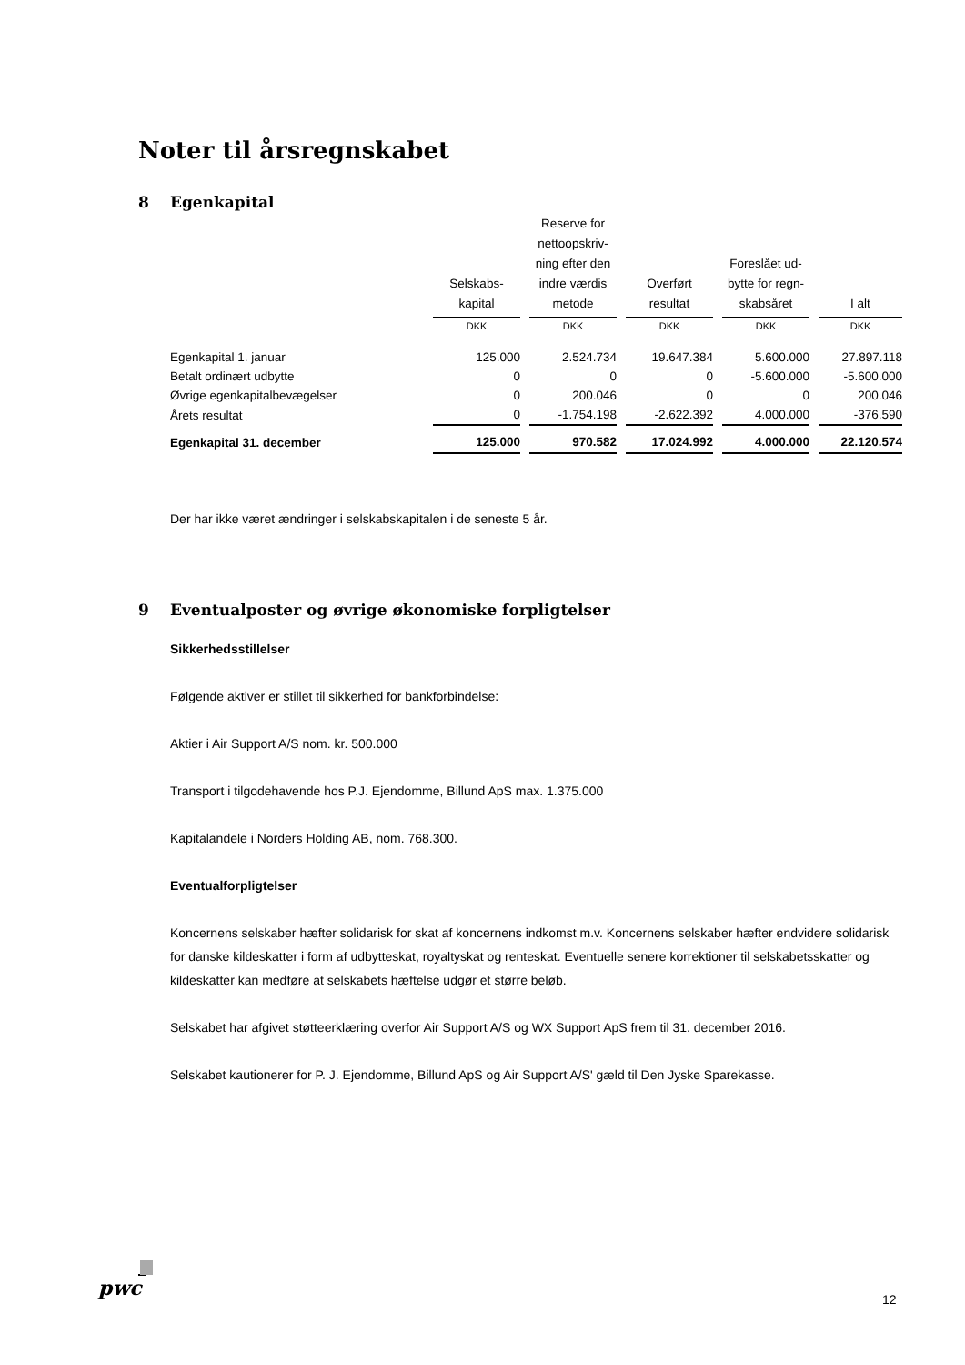Noter til årsregnskabet
8 Egenkapital
| | Selskabs- kapital | Reserve for nettoopskriv- ning efter den indre værdis metode | Overført resultat | Foreslået ud- bytte for regn- skabsåret | I alt |
| --- | --- | --- | --- | --- | --- |
| | DKK | DKK | DKK | DKK | DKK |
| Egenkapital 1. januar | 125.000 | 2.524.734 | 19.647.384 | 5.600.000 | 27.897.118 |
| Betalt ordinært udbytte | 0 | 0 | 0 | -5.600.000 | -5.600.000 |
| Øvrige egenkapitalbevægelser | 0 | 200.046 | 0 | 0 | 200.046 |
| Årets resultat | 0 | -1.754.198 | -2.622.392 | 4.000.000 | -376.590 |
| Egenkapital 31. december | 125.000 | 970.582 | 17.024.992 | 4.000.000 | 22.120.574 |
Der har ikke været ændringer i selskabskapitalen i de seneste 5 år.
9 Eventualposter og øvrige økonomiske forpligtelser
Sikkerhedsstillelser
Følgende aktiver er stillet til sikkerhed for bankforbindelse:
Aktier i Air Support A/S nom. kr. 500.000
Transport i tilgodehavende hos P.J. Ejendomme, Billund ApS max. 1.375.000
Kapitalandele i Norders Holding AB, nom. 768.300.
Eventualforpligtelser
Koncernens selskaber hæfter solidarisk for skat af koncernens indkomst m.v. Koncernens selskaber hæfter endvidere solidarisk for danske kildeskatter i form af udbytteskat, royaltyskat og renteskat. Eventuelle senere korrektioner til selskabetsskatter og kildeskatter kan medføre at selskabets hæftelse udgør et større beløb.
Selskabet har afgivet støtteerklæring overfor Air Support A/S og WX Support ApS frem til 31. december 2016.
Selskabet kautionerer for P. J. Ejendomme, Billund ApS og Air Support A/S' gæld til Den Jyske Sparekasse.
pwc 12